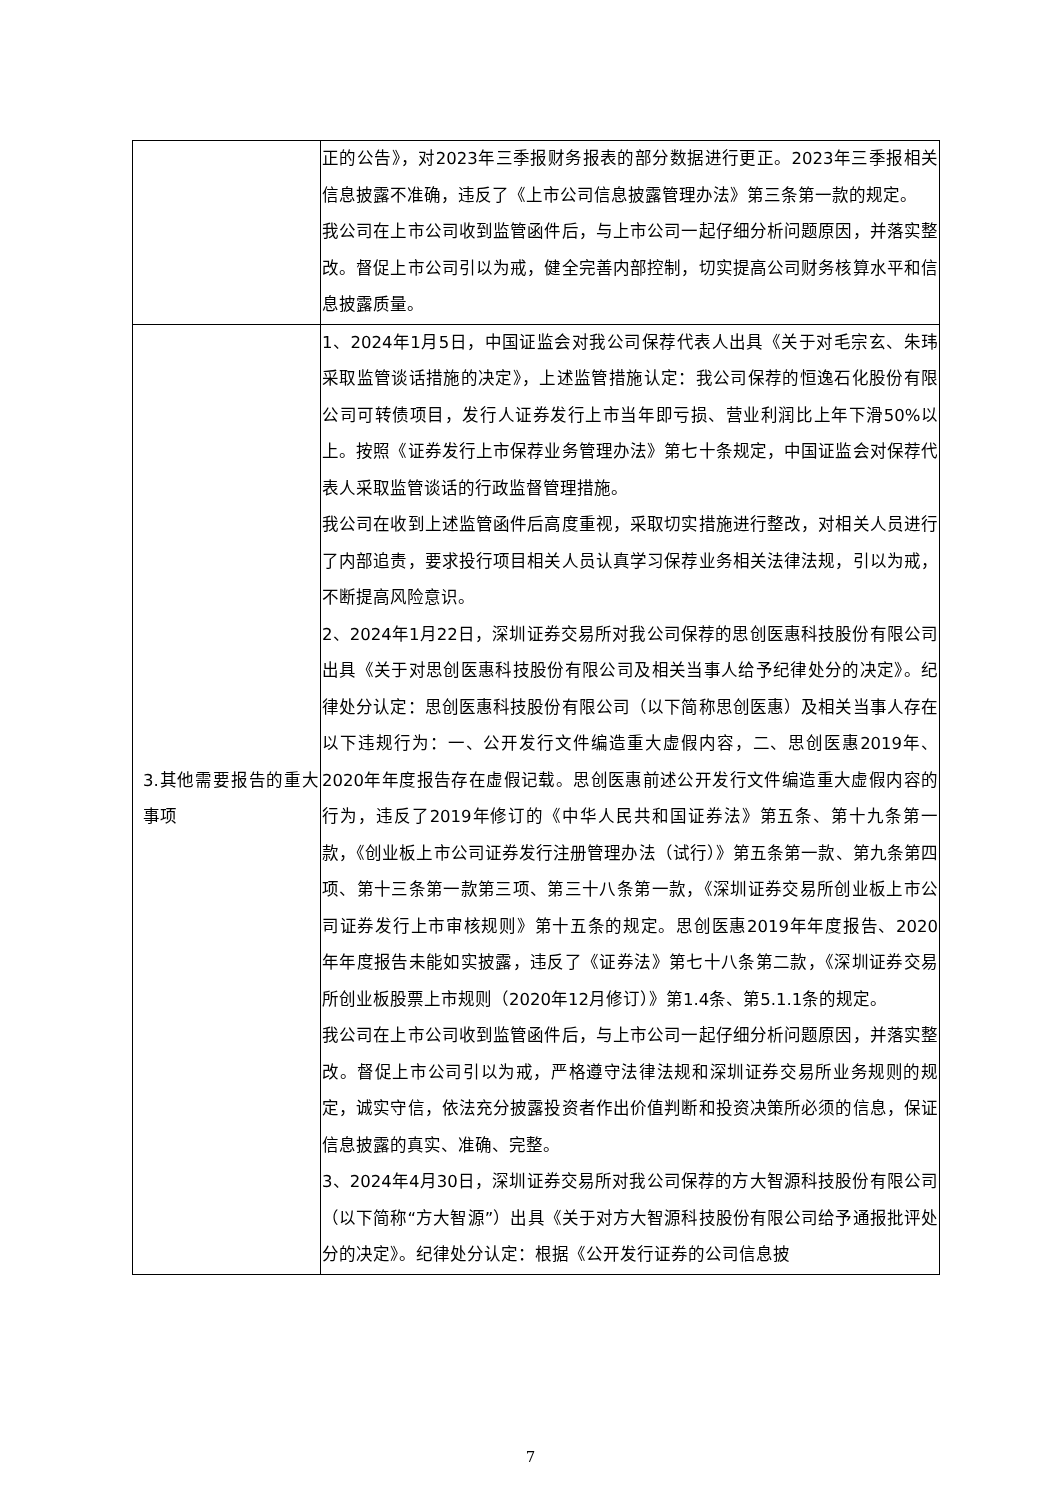| | 正的公告》，对2023年三季报财务报表的部分数据进行更正。2023年三季报相关信息披露不准确，违反了《上市公司信息披露管理办法》第三条第一款的规定。 我公司在上市公司收到监管函件后，与上市公司一起仔细分析问题原因，并落实整改。督促上市公司引以为戒，健全完善内部控制，切实提高公司财务核算水平和信息披露质量。 |
| 3.其他需要报告的重大事项 | 1、2024年1月5日，中国证监会对我公司保荐代表人出具《关于对毛宗玄、朱玮采取监管谈话措施的决定》，上述监管措施认定：我公司保荐的恒逸石化股份有限公司可转债项目，发行人证券发行上市当年即亏损、营业利润比上年下滑50%以上。按照《证券发行上市保荐业务管理办法》第七十条规定，中国证监会对保荐代表人采取监管谈话的行政监督管理措施。 我公司在收到上述监管函件后高度重视，采取切实措施进行整改，对相关人员进行了内部追责，要求投行项目相关人员认真学习保荐业务相关法律法规，引以为戒，不断提高风险意识。 2、2024年1月22日，深圳证券交易所对我公司保荐的思创医惠科技股份有限公司出具《关于对思创医惠科技股份有限公司及相关当事人给予纪律处分的决定》。纪律处分认定：思创医惠科技股份有限公司（以下简称思创医惠）及相关当事人存在以下违规行为：一、公开发行文件编造重大虚假内容，二、思创医惠2019年、2020年年度报告存在虚假记载。思创医惠前述公开发行文件编造重大虚假内容的行为，违反了2019年修订的《中华人民共和国证券法》第五条、第十九条第一款，《创业板上市公司证券发行注册管理办法（试行）》第五条第一款、第九条第四项、第十三条第一款第三项、第三十八条第一款，《深圳证券交易所创业板上市公司证券发行上市审核规则》第十五条的规定。思创医惠2019年年度报告、2020 年年度报告未能如实披露，违反了《证券法》第七十八条第二款，《深圳证券交易所创业板股票上市规则（2020年12月修订）》第1.4条、第5.1.1条的规定。 我公司在上市公司收到监管函件后，与上市公司一起仔细分析问题原因，并落实整改。督促上市公司引以为戒，严格遵守法律法规和深圳证券交易所业务规则的规定，诚实守信，依法充分披露投资者作出价值判断和投资决策所必须的信息，保证信息披露的真实、准确、完整。 3、2024年4月30日，深圳证券交易所对我公司保荐的方大智源科技股份有限公司（以下简称“方大智源”）出具《关于对方大智源科技股份有限公司给予通报批评处分的决定》。纪律处分认定：根据《公开发行证券的公司信息披 |
7